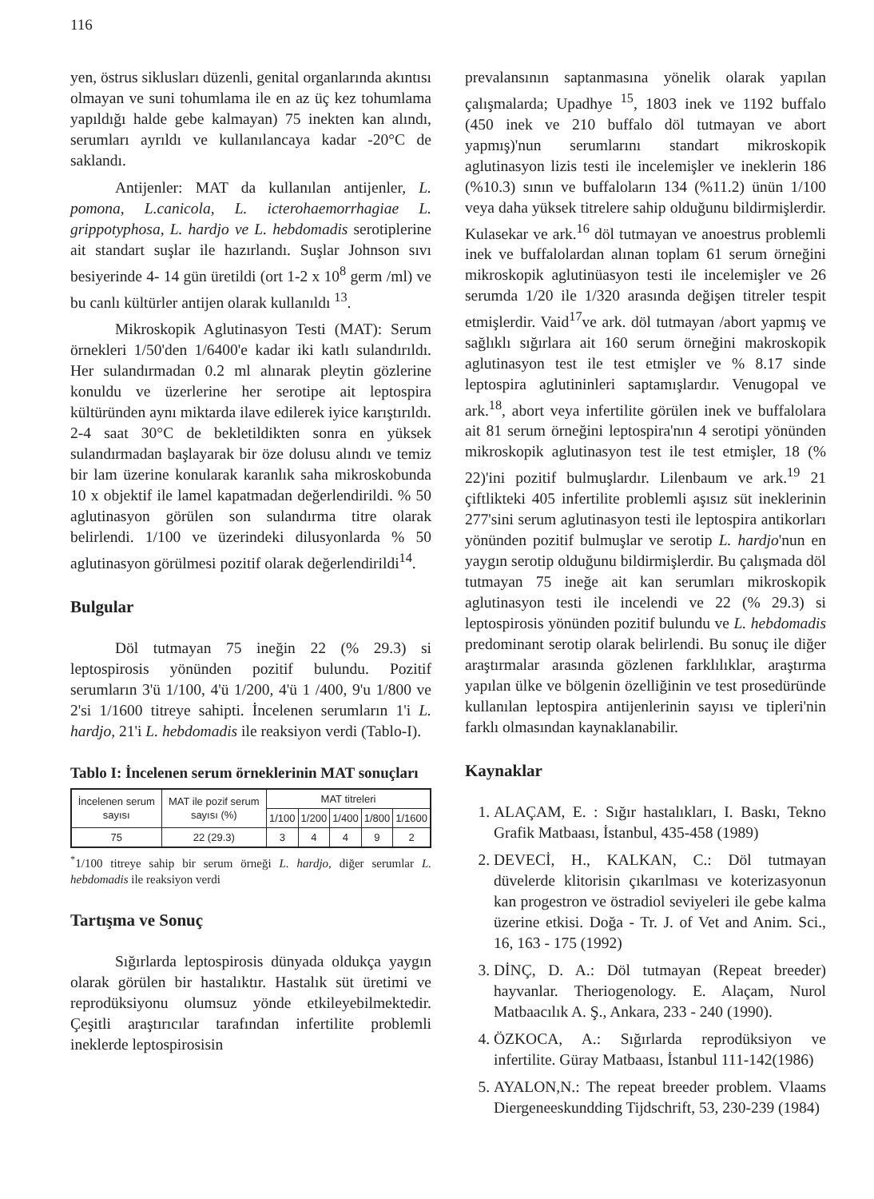116
yen, östrus siklusları düzenli, genital organlarında akıntısı olmayan ve suni tohumlama ile en az üç kez tohumlama yapıldığı halde gebe kalmayan) 75 inekten kan alındı, serumları ayrıldı ve kullanılancaya kadar -20°C de saklandı.
Antijenler: MAT da kullanılan antijenler, L. pomona, L.canicola, L. icterohaemorrhagiae L. grippotyphosa, L. hardjo ve L. hebdomadis serotiplerine ait standart suşlar ile hazırlandı. Suşlar Johnson sıvı besiyerinde 4- 14 gün üretildi (ort 1-2 x 10<sup>8</sup> germ /ml) ve bu canlı kültürler antijen olarak kullanıldı <sup>13</sup>.
Mikroskopik Aglutinasyon Testi (MAT): Serum örnekleri 1/50'den 1/6400'e kadar iki katlı sulandırıldı. Her sulandırmadan 0.2 ml alınarak pleytin gözlerine konuldu ve üzerlerine her serotipe ait leptospira kültüründen aynı miktarda ilave edilerek iyice karıştırıldı. 2-4 saat 30°C de bekletildikten sonra en yüksek sulandırmadan başlayarak bir öze dolusu alındı ve temiz bir lam üzerine konularak karanlık saha mikroskobunda 10 x objektif ile lamel kapatmadan değerlendirildi. % 50 aglutinasyon görülen son sulandırma titre olarak belirlendi. 1/100 ve üzerindeki dilusyonlarda % 50 aglutinasyon görülmesi pozitif olarak değerlendirildi<sup>14</sup>.
Bulgular
Döl tutmayan 75 ineğin 22 (% 29.3) si leptospirosis yönünden pozitif bulundu. Pozitif serumların 3'ü 1/100, 4'ü 1/200, 4'ü 1 /400, 9'u 1/800 ve 2'si 1/1600 titreye sahipti. İncelenen serumların 1'i L. hardjo, 21'i L. hebdomadis ile reaksiyon verdi (Tablo-I).
Tablo I: İncelenen serum örneklerinin MAT sonuçları
| İncelenen serum sayısı | MAT ile pozif serum sayısı (%) | MAT titreleri | | | | |
| --- | --- | --- | --- | --- | --- | --- |
| | | 1/100 | 1/200 | 1/400 | 1/800 | 1/1600 |
| 75 | 22 (29.3) | 3 | 4 | 4 | 9 | 2 |
<sup>*</sup> 1/100 titreye sahip bir serum örneği L. hardjo, diğer serumlar L. hebdomadis ile reaksiyon verdi
Tartışma ve Sonuç
Sığırlarda leptospirosis dünyada oldukça yaygın olarak görülen bir hastalıktır. Hastalık süt üretimi ve reprodüksiyonu olumsuz yönde etkileyebilmektedir. Çeşitli araştırıcılar tarafından infertilite problemli ineklerde leptospirosisin
prevalansının saptanmasına yönelik olarak yapılan çalışmalarda; Upadhye <sup>15</sup>, 1803 inek ve 1192 buffalo (450 inek ve 210 buffalo döl tutmayan ve abort yapmış)'nun serumlarını standart mikroskopik aglutinasyon lizis testi ile incelemişler ve ineklerin 186 (%10.3) sının ve buffaloların 134 (%11.2) ünün 1/100 veya daha yüksek titrelere sahip olduğunu bildirmişlerdir. Kulasekar ve ark.<sup>16</sup> döl tutmayan ve anoestrus problemli inek ve buffalolardan alınan toplam 61 serum örneğini mikroskopik aglutinüasyon testi ile incelemişler ve 26 serumda 1/20 ile 1/320 arasında değişen titreler tespit etmişlerdir. Vaid<sup>17</sup>ve ark. döl tutmayan /abort yapmış ve sağlıklı sığırlara ait 160 serum örneğini makroskopik aglutinasyon test ile test etmişler ve % 8.17 sinde leptospira aglutininleri saptamışlardır. Venugopal ve ark.<sup>18</sup>, abort veya infertilite görülen inek ve buffalolara ait 81 serum örneğini leptospira'nın 4 serotipi yönünden mikroskopik aglutinasyon test ile test etmişler, 18 (% 22)'ini pozitif bulmuşlardır. Lilenbaum ve ark.<sup>19</sup> 21 çiftlikteki 405 infertilite problemli aşısız süt ineklerinin 277'sini serum aglutinasyon testi ile leptospira antikorları yönünden pozitif bulmuşlar ve serotip L. hardjo'nun en yaygın serotip olduğunu bildirmişlerdir. Bu çalışmada döl tutmayan 75 ineğe ait kan serumları mikroskopik aglutinasyon testi ile incelendi ve 22 (% 29.3) si leptospirosis yönünden pozitif bulundu ve L. hebdomadis predominant serotip olarak belirlendi. Bu sonuç ile diğer araştırmalar arasında gözlenen farklılıklar, araştırma yapılan ülke ve bölgenin özelliğinin ve test prosedüründe kullanılan leptospira antijenlerinin sayısı ve tipleri'nin farklı olmasından kaynaklanabilir.
Kaynaklar
1. ALAÇAM, E. : Sığır hastalıkları, I. Baskı, Tekno Grafik Matbaası, İstanbul, 435-458 (1989)
2. DEVECİ, H., KALKAN, C.: Döl tutmayan düvelerde klitorisin çıkarılması ve koterizasyonun kan progestron ve östradiol seviyeleri ile gebe kalma üzerine etkisi. Doğa - Tr. J. of Vet and Anim. Sci., 16, 163 - 175 (1992)
3. DİNÇ, D. A.: Döl tutmayan (Repeat breeder) hayvanlar. Theriogenology. E. Alaçam, Nurol Matbaacılık A. Ş., Ankara, 233 - 240 (1990).
4. ÖZKOCA, A.: Sığırlarda reprodüksiyon ve infertilite. Güray Matbaası, İstanbul 111-142(1986)
5. AYALON,N.: The repeat breeder problem. Vlaams Diergeneeskundding Tijdschrift, 53, 230-239 (1984)